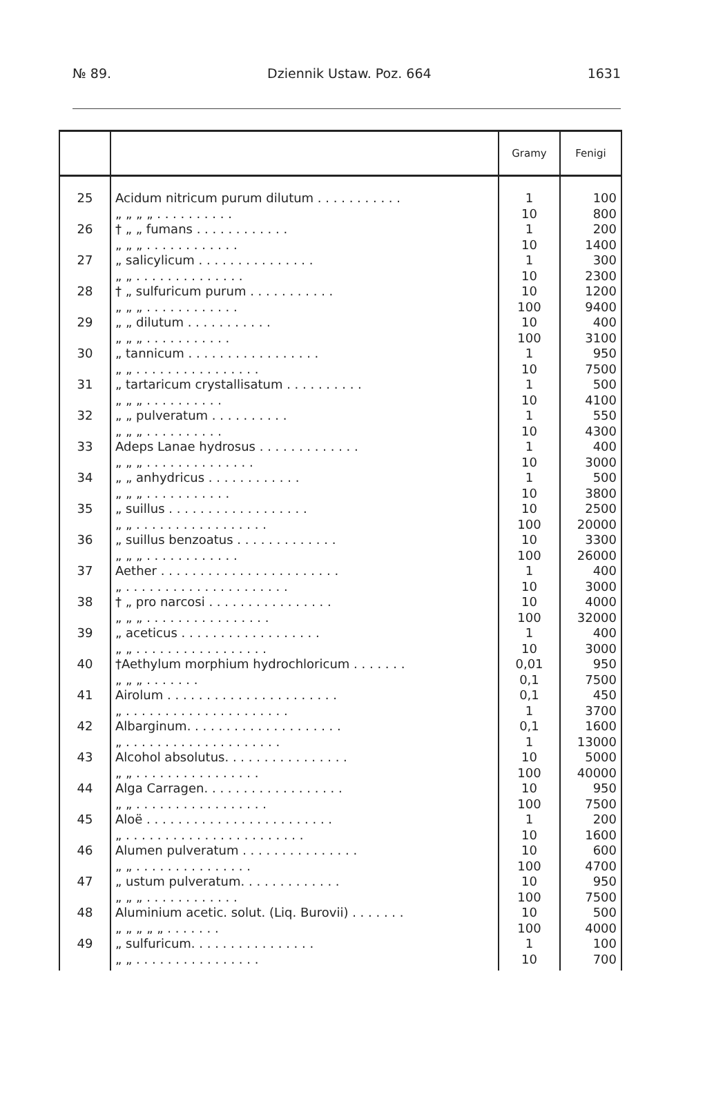№ 89. Dziennik Ustaw. Poz. 664 1631
| | | Gramy | Fenigi |
| --- | --- | --- | --- |
| 25 | Acidum nitricum purum dilutum . . . . . . . . . . . „ „ „ „ . . . . . . . . . . | 1 10 | 100 800 |
| 26 | † „ „ fumans . . . . . . . . . . . . „ „ „ . . . . . . . . . . . . | 1 10 | 200 1400 |
| 27 | „ salicylicum . . . . . . . . . . . . . . . „ „ . . . . . . . . . . . . . . | 1 10 | 300 2300 |
| 28 | † „ sulfuricum purum . . . . . . . . . . . „ „ „ . . . . . . . . . . . . | 10 100 | 1200 9400 |
| 29 | „ „ dilutum . . . . . . . . . . . „ „ „ . . . . . . . . . . . | 10 100 | 400 3100 |
| 30 | „ tannicum . . . . . . . . . . . . . . . . . „ „ . . . . . . . . . . . . . . . . | 1 10 | 950 7500 |
| 31 | „ tartaricum crystallisatum . . . . . . . . . . „ „ „ . . . . . . . . . . | 1 10 | 500 4100 |
| 32 | „ „ pulveratum . . . . . . . . . . „ „ „ . . . . . . . . . . | 1 10 | 550 4300 |
| 33 | Adeps Lanae hydrosus . . . . . . . . . . . . . „ „ „ . . . . . . . . . . . . . . | 1 10 | 400 3000 |
| 34 | „ „ anhydricus . . . . . . . . . . . . „ „ „ . . . . . . . . . . . | 1 10 | 500 3800 |
| 35 | „ suillus . . . . . . . . . . . . . . . . . . „ „ . . . . . . . . . . . . . . . . . | 10 100 | 2500 20000 |
| 36 | „ suillus benzoatus . . . . . . . . . . . . . „ „ „ . . . . . . . . . . . . | 10 100 | 3300 26000 |
| 37 | Aether . . . . . . . . . . . . . . . . . . . . . . . „ . . . . . . . . . . . . . . . . . . . . . | 1 10 | 400 3000 |
| 38 | † „ pro narcosi . . . . . . . . . . . . . . . . „ „ „ . . . . . . . . . . . . . . . . | 10 100 | 4000 32000 |
| 39 | „ aceticus . . . . . . . . . . . . . . . . . . „ „ . . . . . . . . . . . . . . . . . | 1 10 | 400 3000 |
| 40 | †Aethylum morphium hydrochloricum . . . . . . . „ „ „ . . . . . . . | 0,01 0,1 | 950 7500 |
| 41 | Airolum . . . . . . . . . . . . . . . . . . . . . . „ . . . . . . . . . . . . . . . . . . . . . | 0,1 1 | 450 3700 |
| 42 | Albarginum. . . . . . . . . . . . . . . . . . . . „ . . . . . . . . . . . . . . . . . . . . | 0,1 1 | 1600 13000 |
| 43 | Alcohol absolutus. . . . . . . . . . . . . . . . „ „ . . . . . . . . . . . . . . . . | 10 100 | 5000 40000 |
| 44 | Alga Carragen. . . . . . . . . . . . . . . . . . „ „ . . . . . . . . . . . . . . . . . | 10 100 | 950 7500 |
| 45 | Aloë . . . . . . . . . . . . . . . . . . . . . . . . „ . . . . . . . . . . . . . . . . . . . . . . . | 1 10 | 200 1600 |
| 46 | Alumen pulveratum . . . . . . . . . . . . . . . „ „ . . . . . . . . . . . . . . . | 10 100 | 600 4700 |
| 47 | „ ustum pulveratum. . . . . . . . . . . . . „ „ „ . . . . . . . . . . . . | 10 100 | 950 7500 |
| 48 | Aluminium acetic. solut. (Liq. Burovii) . . . . . . . „ „ „ „ „ . . . . . . . | 10 100 | 500 4000 |
| 49 | „ sulfuricum. . . . . . . . . . . . . . . . „ „ . . . . . . . . . . . . . . . . | 1 10 | 100 700 |